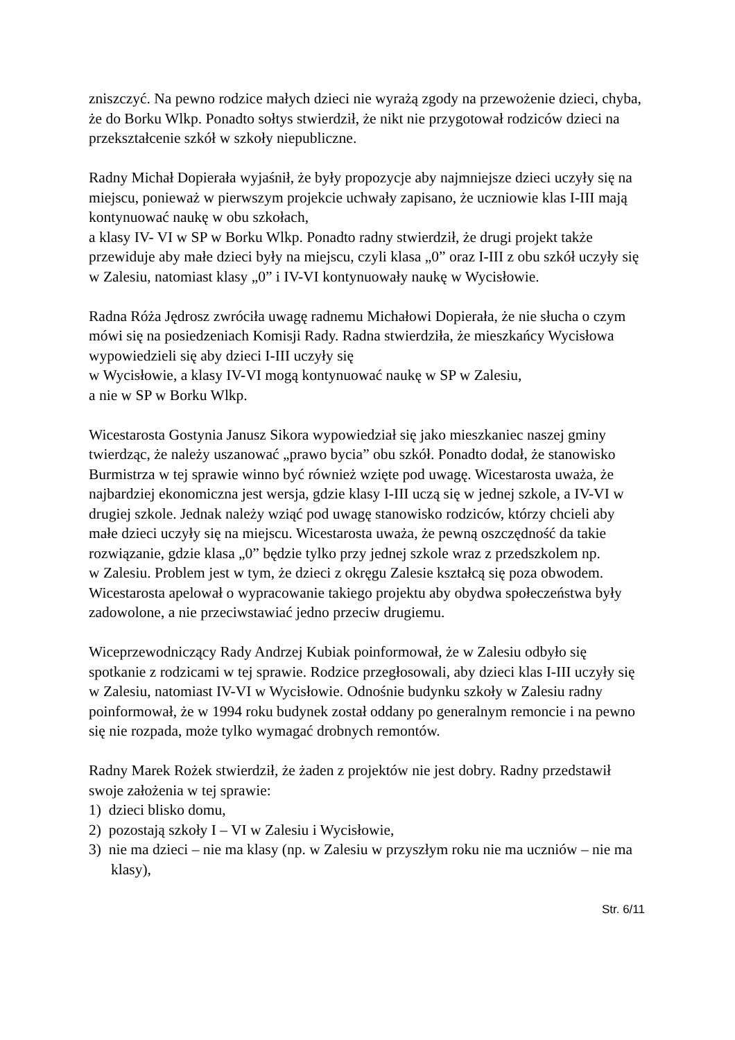zniszczyć. Na pewno rodzice małych dzieci nie wyrażą zgody na przewożenie dzieci, chyba, że do Borku Wlkp. Ponadto sołtys stwierdził, że nikt nie przygotował rodziców dzieci na przekształcenie szkół w szkoły niepubliczne.
Radny Michał Dopierała wyjaśnił, że były propozycje aby najmniejsze dzieci uczyły się na miejscu, ponieważ w pierwszym projekcie uchwały zapisano, że uczniowie klas I-III mają kontynuować naukę w obu szkołach,
a klasy IV- VI w SP w Borku Wlkp. Ponadto radny stwierdził, że drugi projekt także przewiduje aby małe dzieci były na miejscu, czyli klasa „0” oraz I-III z obu szkół uczyły się w Zalesiu, natomiast klasy „0” i IV-VI kontynuowały naukę w Wycisłowie.
Radna Róża Jędrosz zwróciła uwagę radnemu Michałowi Dopierała, że nie słucha o czym mówi się na posiedzeniach Komisji Rady. Radna stwierdziła, że mieszkańcy Wycisłowa wypowiedzieli się aby dzieci I-III uczyły się
w Wycisłowie, a klasy IV-VI mogą kontynuować naukę w SP w Zalesiu,
a nie w SP w Borku Wlkp.
Wicestarosta Gostynia Janusz Sikora wypowiedział się jako mieszkaniec naszej gminy twierdząc, że należy uszanować „prawo bycia” obu szkół. Ponadto dodał, że stanowisko Burmistrza w tej sprawie winno być również wzięte pod uwagę. Wicestarosta uważa, że najbardziej ekonomiczna jest wersja, gdzie klasy I-III uczą się w jednej szkole, a IV-VI w drugiej szkole. Jednak należy wziąć pod uwagę stanowisko rodziców, którzy chcieli aby małe dzieci uczyły się na miejscu. Wicestarosta uważa, że pewną oszczędność da takie rozwiązanie, gdzie klasa „0” będzie tylko przy jednej szkole wraz z przedszkolem np.
w Zalesiu. Problem jest w tym, że dzieci z okręgu Zalesie kształcą się poza obwodem.
Wicestarosta apelował o wypracowanie takiego projektu aby obydwa społeczeństwa były zadowolone, a nie przeciwstawiać jedno przeciw drugiemu.
Wiceprzewodniczący Rady Andrzej Kubiak poinformował, że w Zalesiu odbyło się spotkanie z rodzicami w tej sprawie. Rodzice przegłosowali, aby dzieci klas I-III uczyły się w Zalesiu, natomiast IV-VI w Wycisłowie. Odnośnie budynku szkoły w Zalesiu radny poinformował, że w 1994 roku budynek został oddany po generalnym remoncie i na pewno się nie rozpada, może tylko wymagać drobnych remontów.
Radny Marek Rożek stwierdził, że żaden z projektów nie jest dobry. Radny przedstawił swoje założenia w tej sprawie:
1) dzieci blisko domu,
2) pozostają szkoły I – VI w Zalesiu i Wycisłowie,
3) nie ma dzieci – nie ma klasy (np. w Zalesiu w przyszłym roku nie ma uczniów – nie ma klasy),
Str. 6/11